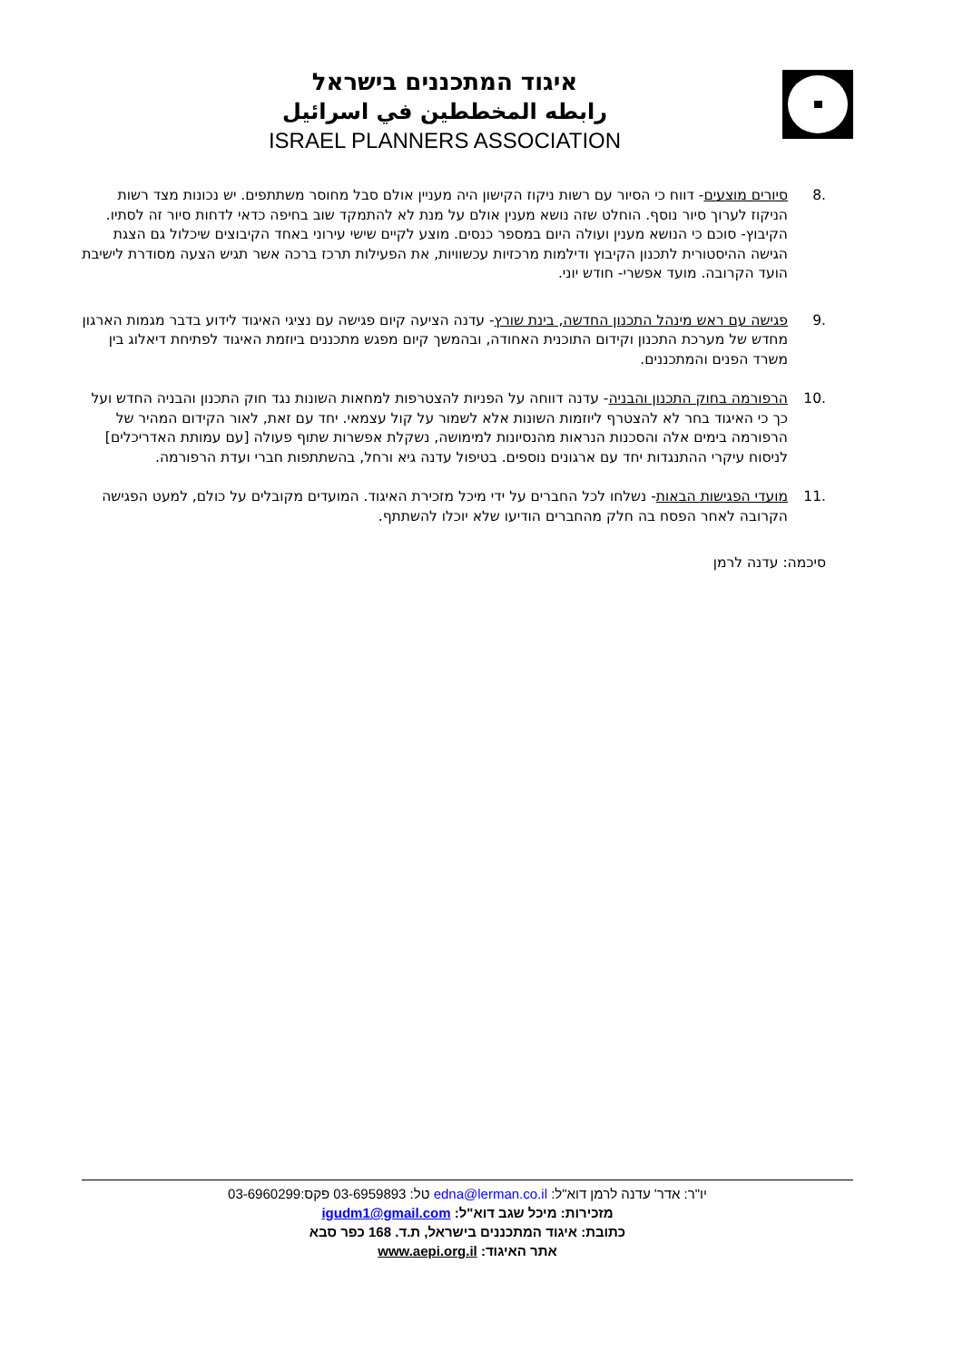איגוד המתכננים בישראל
رابطه المخططين في اسرائيل
ISRAEL PLANNERS ASSOCIATION
.8 סיורים מוצעים- דווח כי הסיור עם רשות ניקוז הקישון היה מעניין אולם סבל מחוסר משתתפים. יש נכונות מצד רשות הניקוז לערוך סיור נוסף. הוחלט שזה נושא מענין אולם על מנת לא להתמקד שוב בחיפה כדאי לדחות סיור זה לסתיו.
הקיבוץ- סוכם כי הנושא מענין ועולה היום במספר כנסים. מוצע לקיים שישי עירוני באחד הקיבוצים שיכלול גם הצגת הגישה ההיסטורית לתכנון הקיבוץ ודילמות מרכזיות עכשוויות, את הפעילות תרכז ברכה אשר תגיש הצעה מסודרת לישיבת הועד הקרובה. מועד אפשרי- חודש יוני.
.9 פגישה עם ראש מינהל התכנון החדשה, בינת שורץ- עדנה הציעה קיום פגישה עם נציגי האיגוד לידוע בדבר מגמות הארגון מחדש של מערכת התכנון וקידום התוכנית האחודה, ובהמשך קיום מפגש מתכננים ביוזמת האיגוד לפתיחת דיאלוג בין משרד הפנים והמתכננים.
.10 הרפורמה בחוק התכנון והבניה- עדנה דווחה על הפניות להצטרפות למחאות השונות נגד חוק התכנון והבניה החדש ועל כך כי האיגוד בחר לא להצטרף ליוזמות השונות אלא לשמור על קול עצמאי. יחד עם זאת, לאור הקידום המהיר של הרפורמה בימים אלה והסכנות הנראות מהנסיונות למימושה, נשקלת אפשרות שתוף פעולה [עם עמותת האדריכלים] לניסוח עיקרי ההתנגדות יחד עם ארגונים נוספים. בטיפול עדנה גיא ורחל, בהשתתפות חברי ועדת הרפורמה.
.11 מועדי הפגישות הבאות- נשלחו לכל החברים על ידי מיכל מזכירת האיגוד. המועדים מקובלים על כולם, למעט הפגישה הקרובה לאחר הפסח בה חלק מהחברים הודיעו שלא יוכלו להשתתף.
סיכמה: עדנה לרמן
יו"ר: אדר' עדנה לרמן דוא"ל: edna@lerman.co.il טל: 03-6959893 פקס:03-6960299
מזכירות: מיכל שגב דוא"ל: igudm1@gmail.com
כתובת: איגוד המתכננים בישראל, ת.ד. 168 כפר סבא
אתר האיגוד: www.aepi.org.il